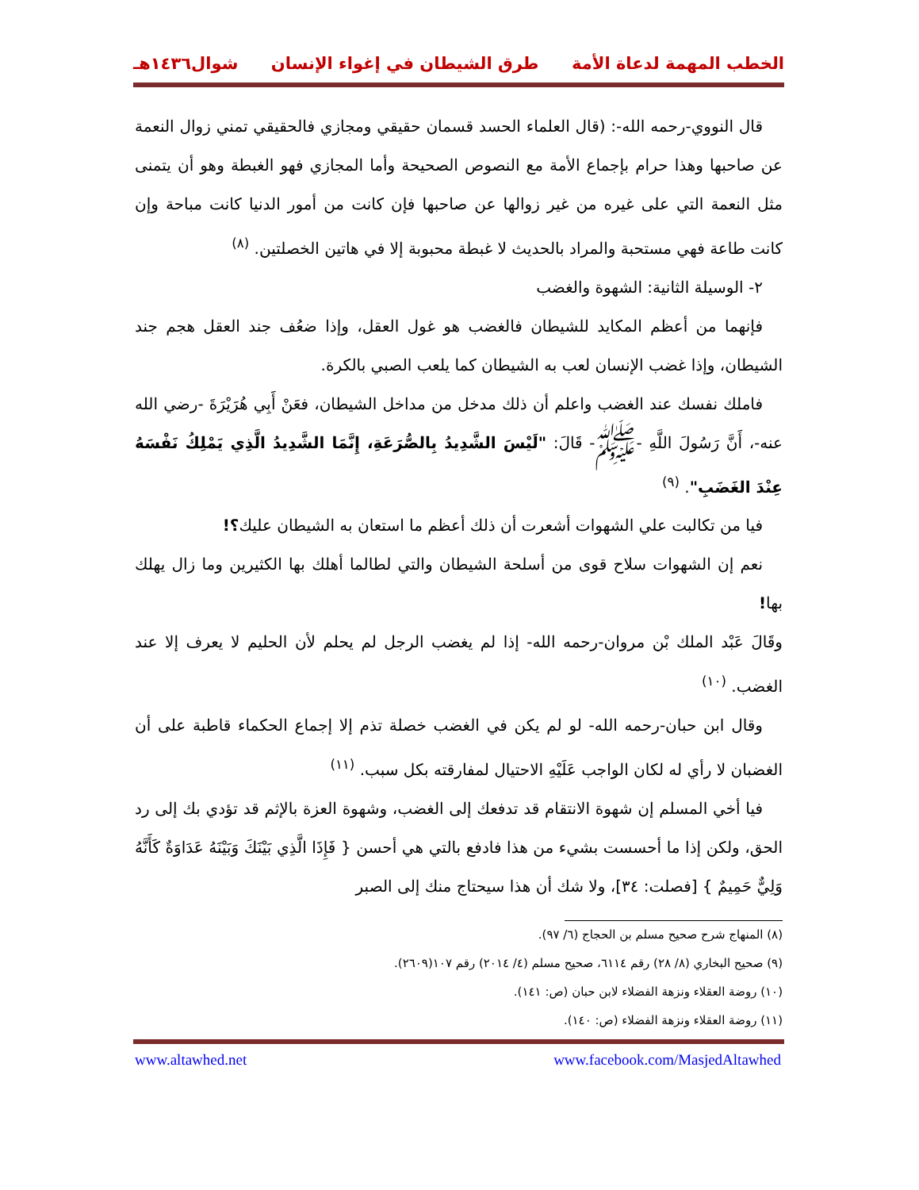الخطب المهمة لدعاة الأمة طرق الشيطان في إغواء الإنسان شوال١٤٣٦هـ
قال النووي-رحمه الله-: (قال العلماء الحسد قسمان حقيقي ومجازي فالحقيقي تمني زوال النعمة عن صاحبها وهذا حرام بإجماع الأمة مع النصوص الصحيحة وأما المجازي فهو الغبطة وهو أن يتمنى مثل النعمة التي على غيره من غير زوالها عن صاحبها فإن كانت من أمور الدنيا كانت مباحة وإن كانت طاعة فهي مستحبة والمراد بالحديث لا غبطة محبوبة إلا في هاتين الخصلتين. <sup>(٨)</sup>
٢- الوسيلة الثانية: الشهوة والغضب
فإنهما من أعظم المكايد للشيطان فالغضب هو غول العقل، وإذا ضعُف جند العقل هجم جند الشيطان، وإذا غضب الإنسان لعب به الشيطان كما يلعب الصبي بالكرة.
فاملك نفسك عند الغضب واعلم أن ذلك مدخل من مداخل الشيطان، فعَنْ أَبِي هُرَيْرَةَ -رضي الله عنه-، أَنَّ رَسُولَ اللَّهِ -ﷺ- قَالَ: "لَيْسَ الشَّدِيدُ بِالصُّرَعَةِ، إِنَّمَا الشَّدِيدُ الَّذِي يَمْلِكُ نَفْسَهُ عِنْدَ الغَضَبِ". <sup>(٩)</sup>
فيا من تكالبت علي الشهوات أشعرت أن ذلك أعظم ما استعان به الشيطان عليك؟!
نعم إن الشهوات سلاح قوى من أسلحة الشيطان والتي لطالما أهلك بها الكثيرين وما زال يهلك بها!
وقَالَ عَبْد الملك بْن مروان-رحمه الله- إذا لم يغضب الرجل لم يحلم لأن الحليم لا يعرف إلا عند الغضب. <sup>(١٠)</sup>
وقال ابن حبان-رحمه الله- لو لم يكن في الغضب خصلة تذم إلا إجماع الحكماء قاطبة على أن الغضبان لا رأي له لكان الواجب عَلَيْهِ الاحتيال لمفارقته بكل سبب. <sup>(١١)</sup>
فيا أخي المسلم إن شهوة الانتقام قد تدفعك إلى الغضب، وشهوة العزة بالإثم قد تؤدي بك إلى رد الحق، ولكن إذا ما أحسست بشيء من هذا فادفع بالتي هي أحسن { فَإِذَا الَّذِي بَيْنَكَ وَبَيْنَهُ عَدَاوَةٌ كَأَنَّهُ وَلِيٌّ حَمِيمٌ } [فصلت: ٣٤]، ولا شك أن هذا سيحتاج منك إلى الصبر
(٨) المنهاج شرح صحيح مسلم بن الحجاج (٦/ ٩٧).
(٩) صحيح البخاري (٨/ ٢٨) رقم ٦١١٤، صحيح مسلم (٤/ ٢٠١٤) رقم ١٠٧(٢٦٠٩).
(١٠) روضة العقلاء ونزهة الفضلاء لابن حبان (ص: ١٤١).
(١١) روضة العقلاء ونزهة الفضلاء (ص: ١٤٠).
www.altawhed.net www.facebook.com/MasjedAltawhed